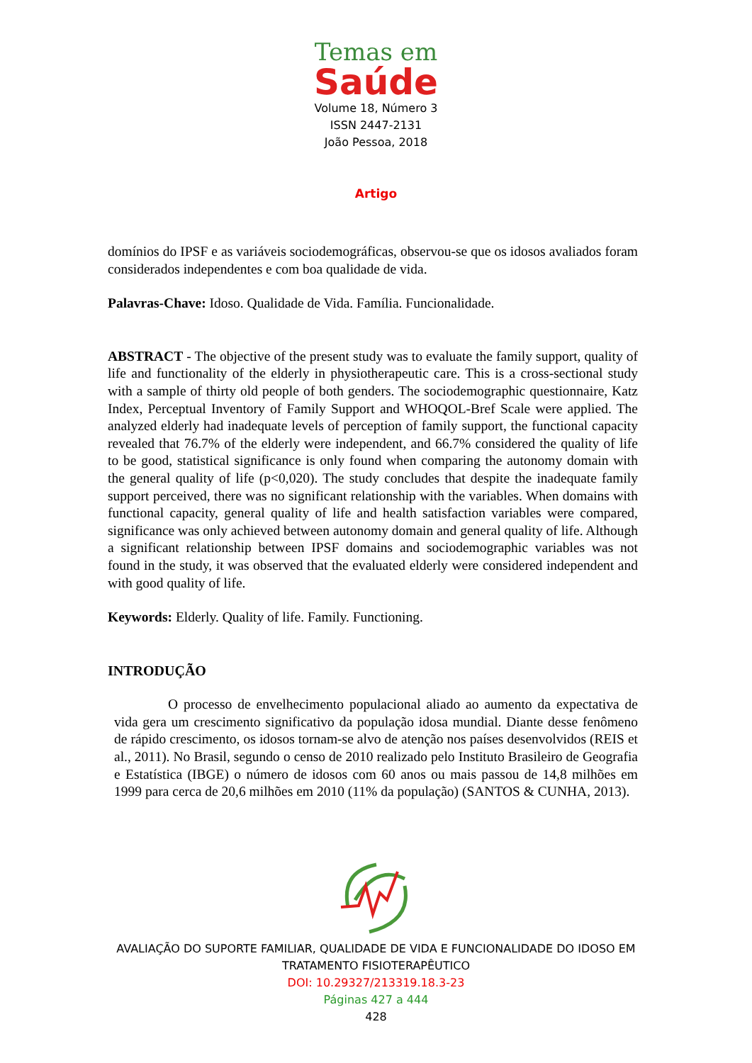Temas em
Saúde
Volume 18, Número 3
ISSN 2447-2131
João Pessoa, 2018
Artigo
domínios do IPSF e as variáveis sociodemográficas, observou-se que os idosos avaliados foram considerados independentes e com boa qualidade de vida.
Palavras-Chave: Idoso. Qualidade de Vida. Família. Funcionalidade.
ABSTRACT - The objective of the present study was to evaluate the family support, quality of life and functionality of the elderly in physiotherapeutic care. This is a cross-sectional study with a sample of thirty old people of both genders. The sociodemographic questionnaire, Katz Index, Perceptual Inventory of Family Support and WHOQOL-Bref Scale were applied. The analyzed elderly had inadequate levels of perception of family support, the functional capacity revealed that 76.7% of the elderly were independent, and 66.7% considered the quality of life to be good, statistical significance is only found when comparing the autonomy domain with the general quality of life (p<0,020). The study concludes that despite the inadequate family support perceived, there was no significant relationship with the variables. When domains with functional capacity, general quality of life and health satisfaction variables were compared, significance was only achieved between autonomy domain and general quality of life. Although a significant relationship between IPSF domains and sociodemographic variables was not found in the study, it was observed that the evaluated elderly were considered independent and with good quality of life.
Keywords: Elderly. Quality of life. Family. Functioning.
INTRODUÇÃO
O processo de envelhecimento populacional aliado ao aumento da expectativa de vida gera um crescimento significativo da população idosa mundial. Diante desse fenômeno de rápido crescimento, os idosos tornam-se alvo de atenção nos países desenvolvidos (REIS et al., 2011). No Brasil, segundo o censo de 2010 realizado pelo Instituto Brasileiro de Geografia e Estatística (IBGE) o número de idosos com 60 anos ou mais passou de 14,8 milhões em 1999 para cerca de 20,6 milhões em 2010 (11% da população) (SANTOS & CUNHA, 2013).
AVALIAÇÃO DO SUPORTE FAMILIAR, QUALIDADE DE VIDA E FUNCIONALIDADE DO IDOSO EM
TRATAMENTO FISIOTERAPÊUTICO
DOI: 10.29327/213319.18.3-23
Páginas 427 a 444
428